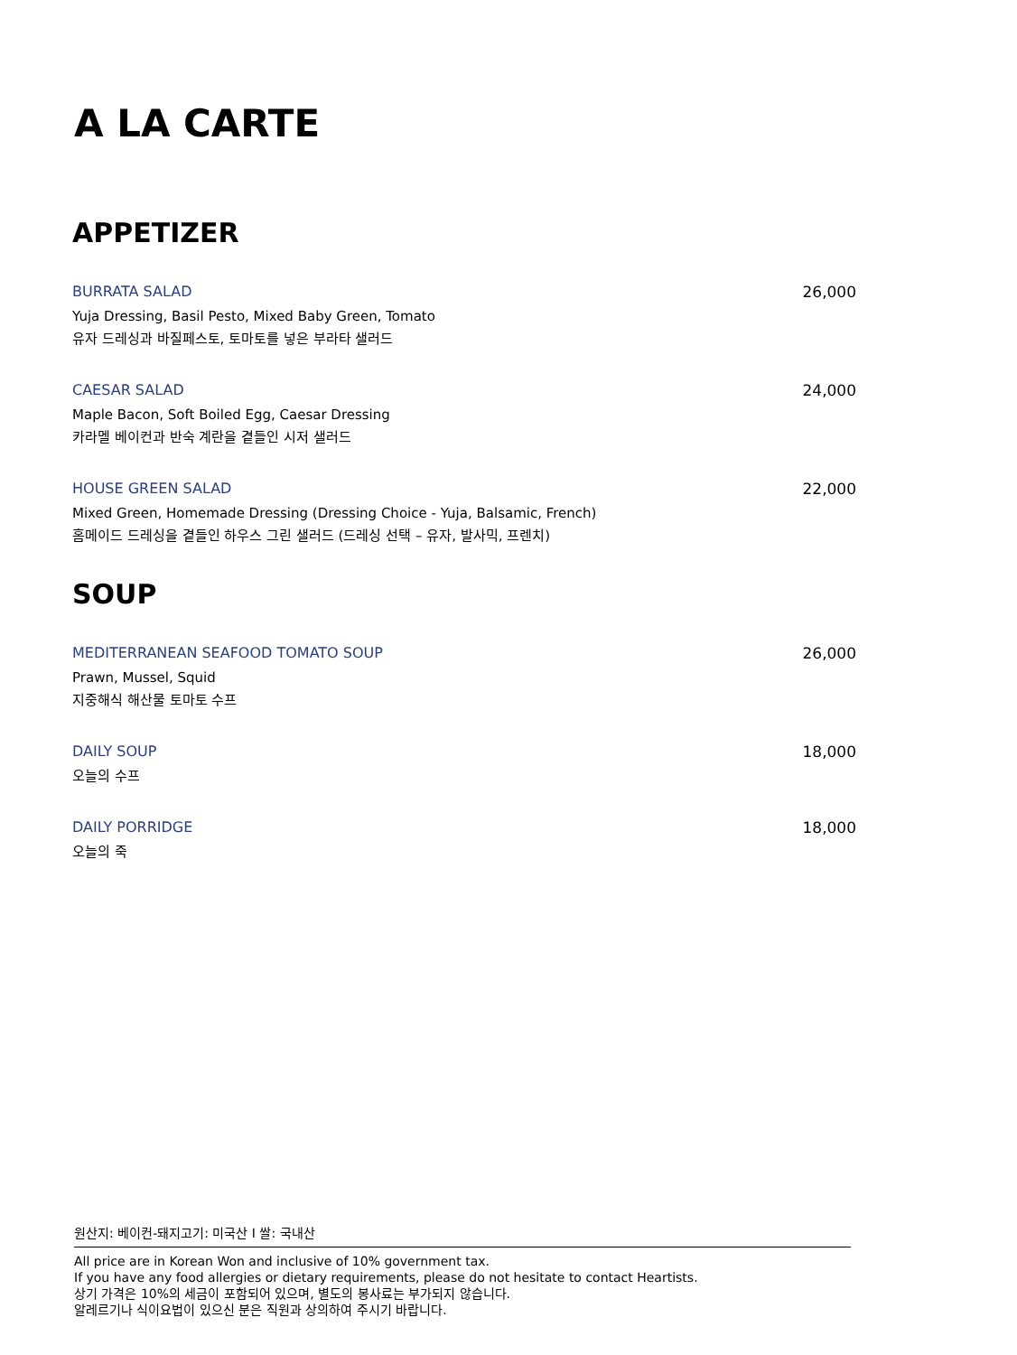A LA CARTE
APPETIZER
BURRATA SALAD
Yuja Dressing, Basil Pesto, Mixed Baby Green, Tomato
유자 드레싱과 바질페스토, 토마토를 넣은 부라타 샐러드
26,000
CAESAR SALAD
Maple Bacon, Soft Boiled Egg, Caesar Dressing
카라멜 베이컨과 반숙 계란을 곁들인 시저 샐러드
24,000
HOUSE GREEN SALAD
Mixed Green, Homemade Dressing (Dressing Choice - Yuja, Balsamic, French)
홈메이드 드레싱을 곁들인 하우스 그린 샐러드 (드레싱 선택 – 유자, 발사믹, 프렌치)
22,000
SOUP
MEDITERRANEAN SEAFOOD TOMATO SOUP
Prawn, Mussel, Squid
지중해식 해산물 토마토 수프
26,000
DAILY SOUP
오늘의 수프
18,000
DAILY PORRIDGE
오늘의 죽
18,000
원산지: 베이컨-돼지고기: 미국산 I 쌀: 국내산
All price are in Korean Won and inclusive of 10% government tax.
If you have any food allergies or dietary requirements, please do not hesitate to contact Heartists.
상기 가격은 10%의 세금이 포함되어 있으며, 별도의 봉사료는 부가되지 않습니다.
알레르기나 식이요법이 있으신 분은 직원과 상의하여 주시기 바랍니다.